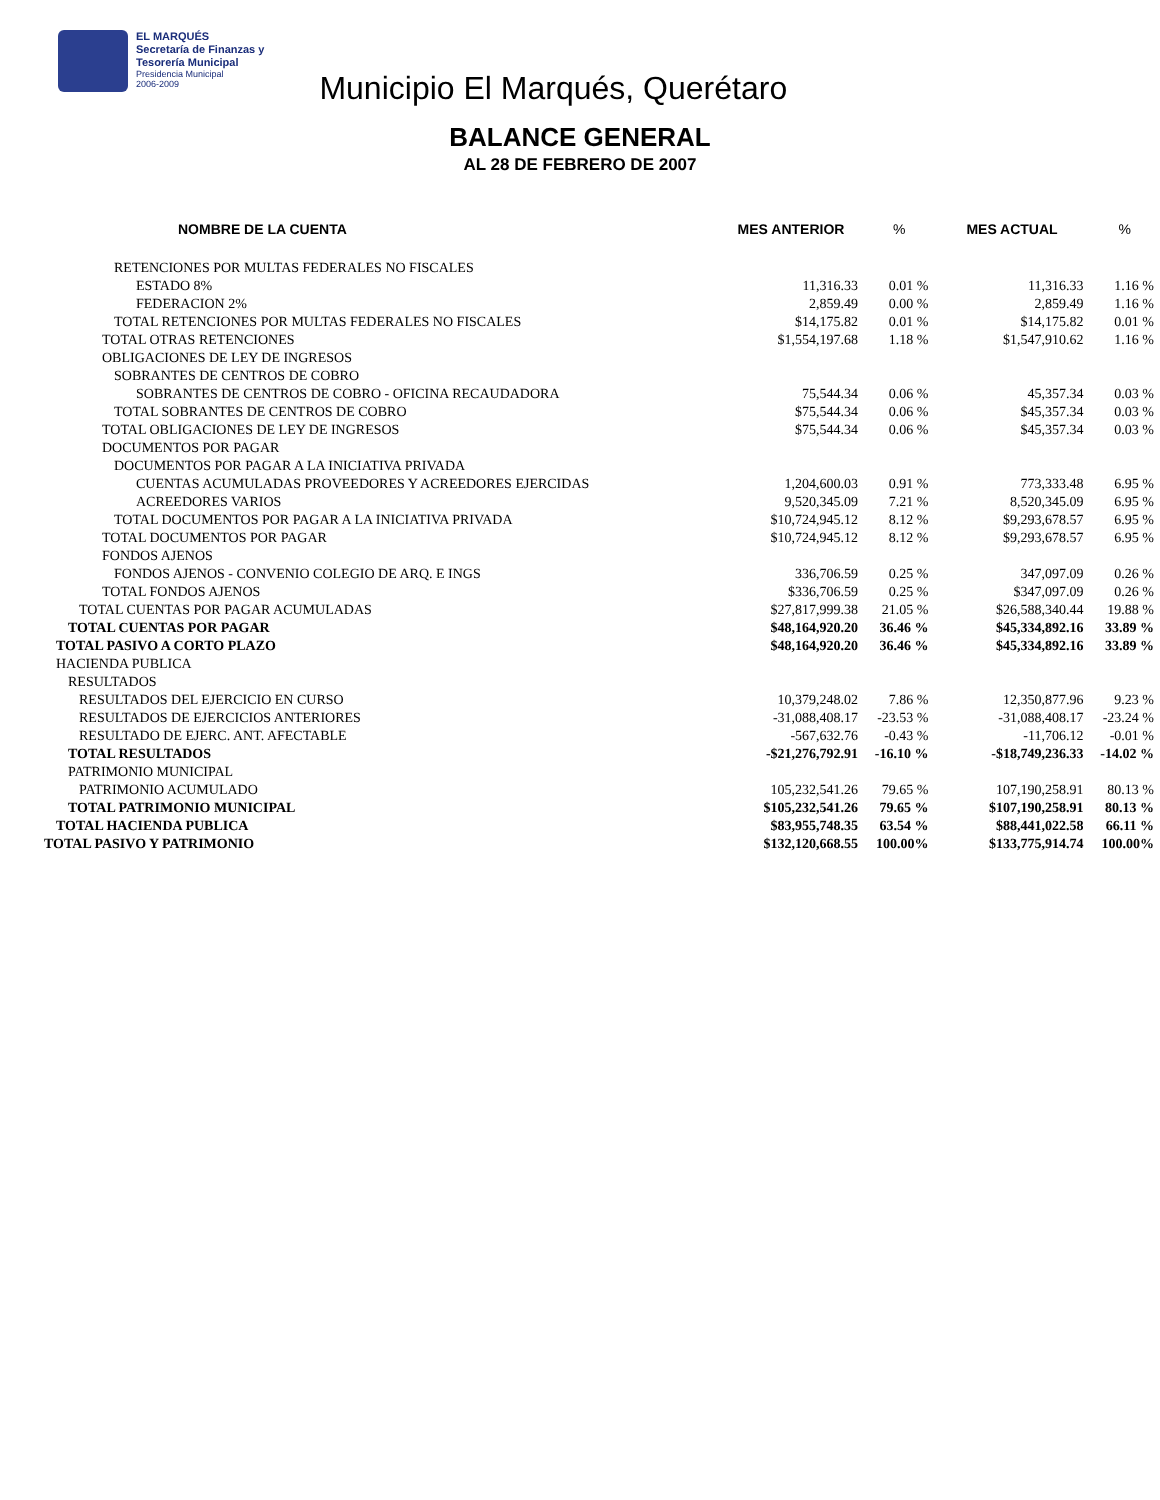EL MARQUÉS
Secretaría de Finanzas y
Tesorería Municipal
Presidencia Municipal
2006-2009
Municipio El Marqués, Querétaro
BALANCE GENERAL
AL 28 DE FEBRERO DE 2007
| NOMBRE DE LA CUENTA | MES ANTERIOR | % | MES ACTUAL | % |
| --- | --- | --- | --- | --- |
| RETENCIONES POR MULTAS FEDERALES NO FISCALES | | | | |
| ESTADO 8% | 11,316.33 | 0.01 % | 11,316.33 | 1.16 % |
| FEDERACION 2% | 2,859.49 | 0.00 % | 2,859.49 | 1.16 % |
| TOTAL RETENCIONES POR MULTAS FEDERALES NO FISCALES | $14,175.82 | 0.01 % | $14,175.82 | 0.01 % |
| TOTAL OTRAS RETENCIONES | $1,554,197.68 | 1.18 % | $1,547,910.62 | 1.16 % |
| OBLIGACIONES DE LEY DE INGRESOS | | | | |
| SOBRANTES DE CENTROS DE COBRO | | | | |
| SOBRANTES DE CENTROS DE COBRO - OFICINA RECAUDADORA | 75,544.34 | 0.06 % | 45,357.34 | 0.03 % |
| TOTAL SOBRANTES DE CENTROS DE COBRO | $75,544.34 | 0.06 % | $45,357.34 | 0.03 % |
| TOTAL OBLIGACIONES DE LEY DE INGRESOS | $75,544.34 | 0.06 % | $45,357.34 | 0.03 % |
| DOCUMENTOS POR PAGAR | | | | |
| DOCUMENTOS POR PAGAR A LA INICIATIVA PRIVADA | | | | |
| CUENTAS ACUMULADAS PROVEEDORES Y ACREEDORES EJERCIDAS | 1,204,600.03 | 0.91 % | 773,333.48 | 6.95 % |
| ACREEDORES VARIOS | 9,520,345.09 | 7.21 % | 8,520,345.09 | 6.95 % |
| TOTAL DOCUMENTOS POR PAGAR A LA INICIATIVA PRIVADA | $10,724,945.12 | 8.12 % | $9,293,678.57 | 6.95 % |
| TOTAL DOCUMENTOS POR PAGAR | $10,724,945.12 | 8.12 % | $9,293,678.57 | 6.95 % |
| FONDOS AJENOS | | | | |
| FONDOS AJENOS - CONVENIO COLEGIO DE ARQ. E INGS | 336,706.59 | 0.25 % | 347,097.09 | 0.26 % |
| TOTAL FONDOS AJENOS | $336,706.59 | 0.25 % | $347,097.09 | 0.26 % |
| TOTAL CUENTAS POR PAGAR ACUMULADAS | $27,817,999.38 | 21.05 % | $26,588,340.44 | 19.88 % |
| TOTAL CUENTAS POR PAGAR | $48,164,920.20 | 36.46 % | $45,334,892.16 | 33.89 % |
| TOTAL PASIVO A CORTO PLAZO | $48,164,920.20 | 36.46 % | $45,334,892.16 | 33.89 % |
| HACIENDA PUBLICA | | | | |
| RESULTADOS | | | | |
| RESULTADOS DEL EJERCICIO EN CURSO | 10,379,248.02 | 7.86 % | 12,350,877.96 | 9.23 % |
| RESULTADOS DE EJERCICIOS ANTERIORES | -31,088,408.17 | -23.53 % | -31,088,408.17 | -23.24 % |
| RESULTADO DE EJERC. ANT. AFECTABLE | -567,632.76 | -0.43 % | -11,706.12 | -0.01 % |
| TOTAL RESULTADOS | -$21,276,792.91 | -16.10 % | -$18,749,236.33 | -14.02 % |
| PATRIMONIO MUNICIPAL | | | | |
| PATRIMONIO ACUMULADO | 105,232,541.26 | 79.65 % | 107,190,258.91 | 80.13 % |
| TOTAL PATRIMONIO MUNICIPAL | $105,232,541.26 | 79.65 % | $107,190,258.91 | 80.13 % |
| TOTAL HACIENDA PUBLICA | $83,955,748.35 | 63.54 % | $88,441,022.58 | 66.11 % |
| TOTAL PASIVO Y PATRIMONIO | $132,120,668.55 | 100.00% | $133,775,914.74 | 100.00% |